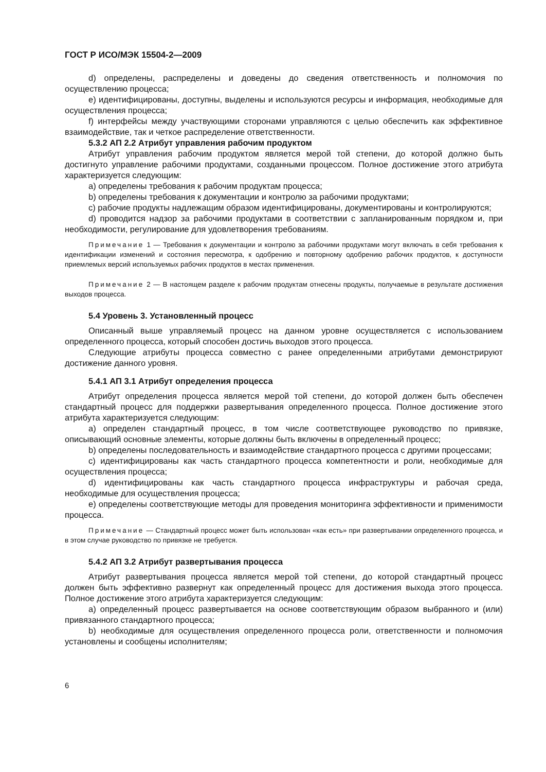ГОСТ Р ИСО/МЭК 15504-2—2009
d) определены, распределены и доведены до сведения ответственность и полномочия по осуществлению процесса;
e) идентифицированы, доступны, выделены и используются ресурсы и информация, необходимые для осуществления процесса;
f) интерфейсы между участвующими сторонами управляются с целью обеспечить как эффективное взаимодействие, так и четкое распределение ответственности.
5.3.2 АП 2.2 Атрибут управления рабочим продуктом
Атрибут управления рабочим продуктом является мерой той степени, до которой должно быть достигнуто управление рабочими продуктами, созданными процессом. Полное достижение этого атрибута характеризуется следующим:
a) определены требования к рабочим продуктам процесса;
b) определены требования к документации и контролю за рабочими продуктами;
c) рабочие продукты надлежащим образом идентифицированы, документированы и контролируются;
d) проводится надзор за рабочими продуктами в соответствии с запланированным порядком и, при необходимости, регулирование для удовлетворения требованиям.
Примечание 1 — Требования к документации и контролю за рабочими продуктами могут включать в себя требования к идентификации изменений и состояния пересмотра, к одобрению и повторному одобрению рабочих продуктов, к доступности приемлемых версий используемых рабочих продуктов в местах применения.
Примечание 2 — В настоящем разделе к рабочим продуктам отнесены продукты, получаемые в результате достижения выходов процесса.
5.4 Уровень 3. Установленный процесс
Описанный выше управляемый процесс на данном уровне осуществляется с использованием определенного процесса, который способен достичь выходов этого процесса.
Следующие атрибуты процесса совместно с ранее определенными атрибутами демонстрируют достижение данного уровня.
5.4.1 АП 3.1 Атрибут определения процесса
Атрибут определения процесса является мерой той степени, до которой должен быть обеспечен стандартный процесс для поддержки развертывания определенного процесса. Полное достижение этого атрибута характеризуется следующим:
a) определен стандартный процесс, в том числе соответствующее руководство по привязке, описывающий основные элементы, которые должны быть включены в определенный процесс;
b) определены последовательность и взаимодействие стандартного процесса с другими процессами;
c) идентифицированы как часть стандартного процесса компетентности и роли, необходимые для осуществления процесса;
d) идентифицированы как часть стандартного процесса инфраструктуры и рабочая среда, необходимые для осуществления процесса;
e) определены соответствующие методы для проведения мониторинга эффективности и применимости процесса.
Примечание — Стандартный процесс может быть использован «как есть» при развертывании определенного процесса, и в этом случае руководство по привязке не требуется.
5.4.2 АП 3.2 Атрибут развертывания процесса
Атрибут развертывания процесса является мерой той степени, до которой стандартный процесс должен быть эффективно развернут как определенный процесс для достижения выхода этого процесса. Полное достижение этого атрибута характеризуется следующим:
a) определенный процесс развертывается на основе соответствующим образом выбранного и (или) привязанного стандартного процесса;
b) необходимые для осуществления определенного процесса роли, ответственности и полномочия установлены и сообщены исполнителям;
6